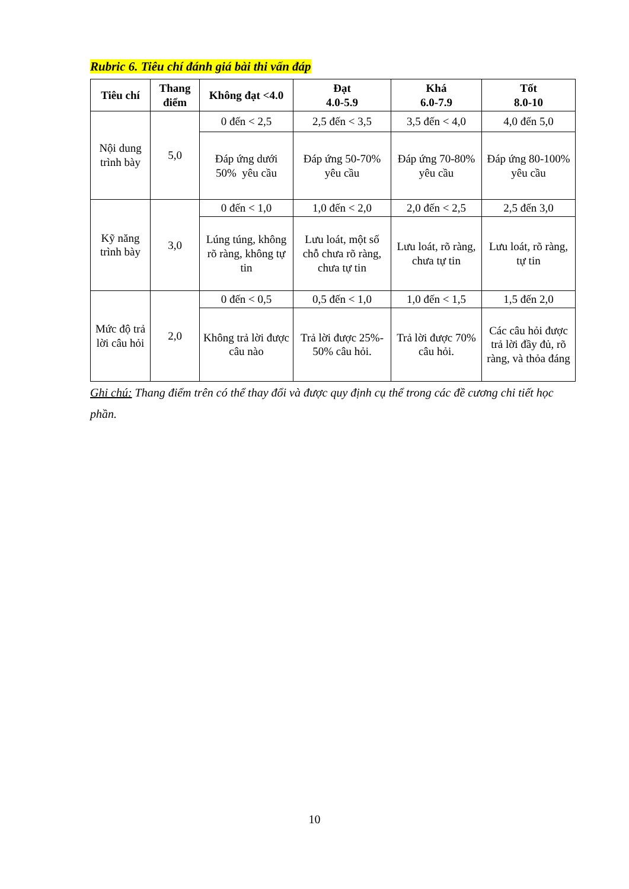Rubric 6. Tiêu chí đánh giá bài thi vấn đáp
| Tiêu chí | Thang điểm | Không đạt <4.0 | Đạt 4.0-5.9 | Khá 6.0-7.9 | Tốt 8.0-10 |
| --- | --- | --- | --- | --- | --- |
| Nội dung trình bày | 5,0 | 0 đến < 2,5 | 2,5 đến < 3,5 | 3,5 đến < 4,0 | 4,0 đến 5,0 |
| | | Đáp ứng dưới 50% yêu cầu | Đáp ứng 50-70% yêu cầu | Đáp ứng 70-80% yêu cầu | Đáp ứng 80-100% yêu cầu |
| Kỹ năng trình bày | 3,0 | 0 đến < 1,0 | 1,0 đến < 2,0 | 2,0 đến < 2,5 | 2,5 đến 3,0 |
| | | Lúng túng, không rõ ràng, không tự tin | Lưu loát, một số chỗ chưa rõ ràng, chưa tự tin | Lưu loát, rõ ràng, chưa tự tin | Lưu loát, rõ ràng, tự tin |
| Mức độ trả lời câu hỏi | 2,0 | 0 đến < 0,5 | 0,5 đến < 1,0 | 1,0 đến < 1,5 | 1,5 đến 2,0 |
| | | Không trả lời được câu nào | Trả lời được 25%- 50% câu hỏi. | Trả lời được 70% câu hỏi. | Các câu hỏi được trả lời đầy đủ, rõ ràng, và thỏa đáng |
Ghi chú: Thang điểm trên có thể thay đổi và được quy định cụ thể trong các đề cương chi tiết học phần.
10